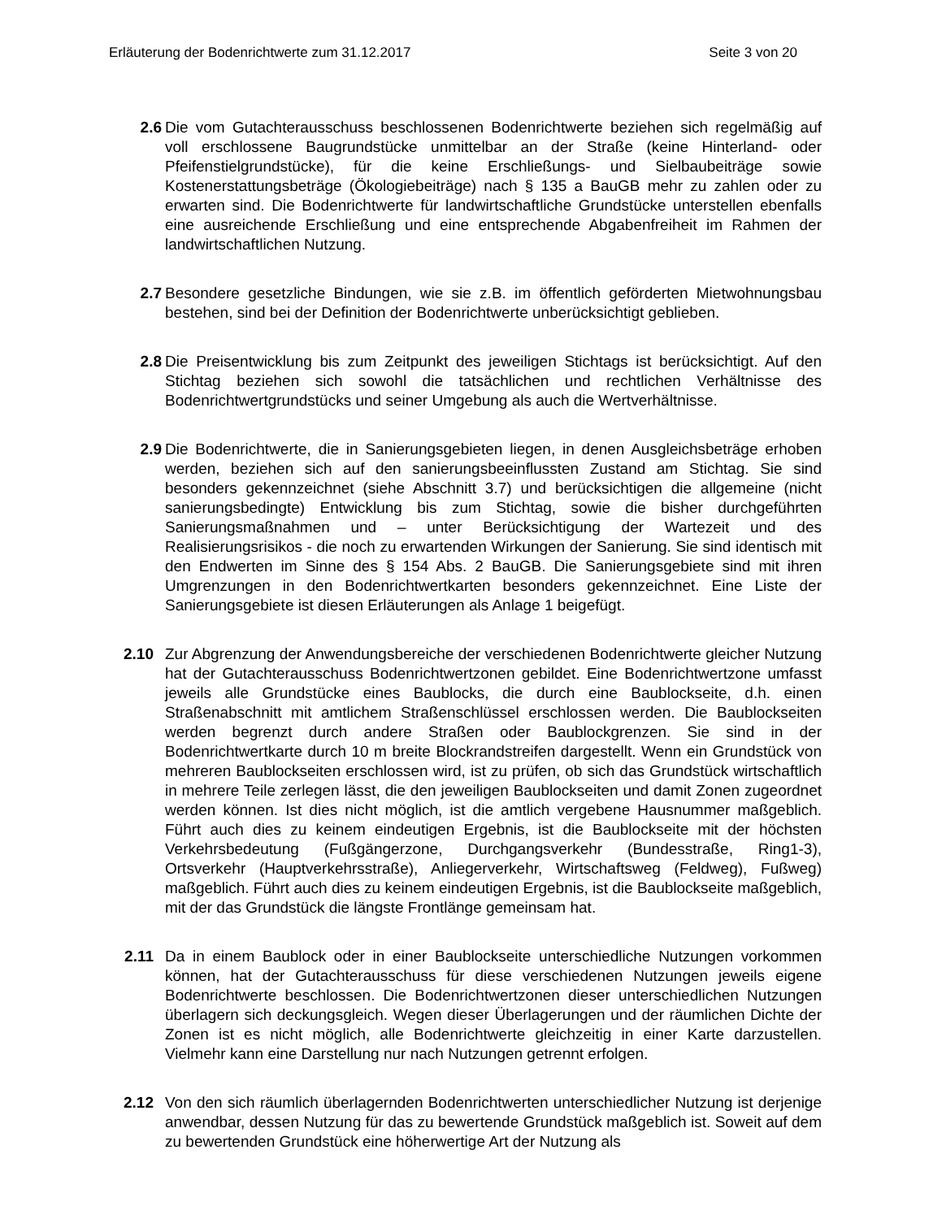Erläuterung der Bodenrichtwerte zum 31.12.2017 Seite 3 von 20
2.6 Die vom Gutachterausschuss beschlossenen Bodenrichtwerte beziehen sich regelmäßig auf voll erschlossene Baugrundstücke unmittelbar an der Straße (keine Hinterland- oder Pfeifenstielgrundstücke), für die keine Erschließungs- und Sielbaubeiträge sowie Kostenerstattungsbeträge (Ökologiebeiträge) nach § 135 a BauGB mehr zu zahlen oder zu erwarten sind. Die Bodenrichtwerte für landwirtschaftliche Grundstücke unterstellen ebenfalls eine ausreichende Erschließung und eine entsprechende Abgabenfreiheit im Rahmen der landwirtschaftlichen Nutzung.
2.7 Besondere gesetzliche Bindungen, wie sie z.B. im öffentlich geförderten Mietwohnungsbau bestehen, sind bei der Definition der Bodenrichtwerte unberücksichtigt geblieben.
2.8 Die Preisentwicklung bis zum Zeitpunkt des jeweiligen Stichtags ist berücksichtigt. Auf den Stichtag beziehen sich sowohl die tatsächlichen und rechtlichen Verhältnisse des Bodenrichtwertgrundstücks und seiner Umgebung als auch die Wertverhältnisse.
2.9 Die Bodenrichtwerte, die in Sanierungsgebieten liegen, in denen Ausgleichsbeträge erhoben werden, beziehen sich auf den sanierungsbeeinflussten Zustand am Stichtag. Sie sind besonders gekennzeichnet (siehe Abschnitt 3.7) und berücksichtigen die allgemeine (nicht sanierungsbedingte) Entwicklung bis zum Stichtag, sowie die bisher durchgeführten Sanierungsmaßnahmen und – unter Berücksichtigung der Wartezeit und des Realisierungsrisikos - die noch zu erwartenden Wirkungen der Sanierung. Sie sind identisch mit den Endwerten im Sinne des § 154 Abs. 2 BauGB. Die Sanierungsgebiete sind mit ihren Umgrenzungen in den Bodenrichtwertkarten besonders gekennzeichnet. Eine Liste der Sanierungsgebiete ist diesen Erläuterungen als Anlage 1 beigefügt.
2.10 Zur Abgrenzung der Anwendungsbereiche der verschiedenen Bodenrichtwerte gleicher Nutzung hat der Gutachterausschuss Bodenrichtwertzonen gebildet. Eine Bodenrichtwertzone umfasst jeweils alle Grundstücke eines Baublocks, die durch eine Baublockseite, d.h. einen Straßenabschnitt mit amtlichem Straßenschlüssel erschlossen werden. Die Baublockseiten werden begrenzt durch andere Straßen oder Baublockgrenzen. Sie sind in der Bodenrichtwertkarte durch 10 m breite Blockrandstreifen dargestellt. Wenn ein Grundstück von mehreren Baublockseiten erschlossen wird, ist zu prüfen, ob sich das Grundstück wirtschaftlich in mehrere Teile zerlegen lässt, die den jeweiligen Baublockseiten und damit Zonen zugeordnet werden können. Ist dies nicht möglich, ist die amtlich vergebene Hausnummer maßgeblich. Führt auch dies zu keinem eindeutigen Ergebnis, ist die Baublockseite mit der höchsten Verkehrsbedeutung (Fußgängerzone, Durchgangsverkehr (Bundesstraße, Ring1-3), Ortsverkehr (Hauptverkehrsstraße), Anliegerverkehr, Wirtschaftsweg (Feldweg), Fußweg) maßgeblich. Führt auch dies zu keinem eindeutigen Ergebnis, ist die Baublockseite maßgeblich, mit der das Grundstück die längste Frontlänge gemeinsam hat.
2.11 Da in einem Baublock oder in einer Baublockseite unterschiedliche Nutzungen vorkommen können, hat der Gutachterausschuss für diese verschiedenen Nutzungen jeweils eigene Bodenrichtwerte beschlossen. Die Bodenrichtwertzonen dieser unterschiedlichen Nutzungen überlagern sich deckungsgleich. Wegen dieser Überlagerungen und der räumlichen Dichte der Zonen ist es nicht möglich, alle Bodenrichtwerte gleichzeitig in einer Karte darzustellen. Vielmehr kann eine Darstellung nur nach Nutzungen getrennt erfolgen.
2.12 Von den sich räumlich überlagernden Bodenrichtwerten unterschiedlicher Nutzung ist derjenige anwendbar, dessen Nutzung für das zu bewertende Grundstück maßgeblich ist. Soweit auf dem zu bewertenden Grundstück eine höherwertige Art der Nutzung als